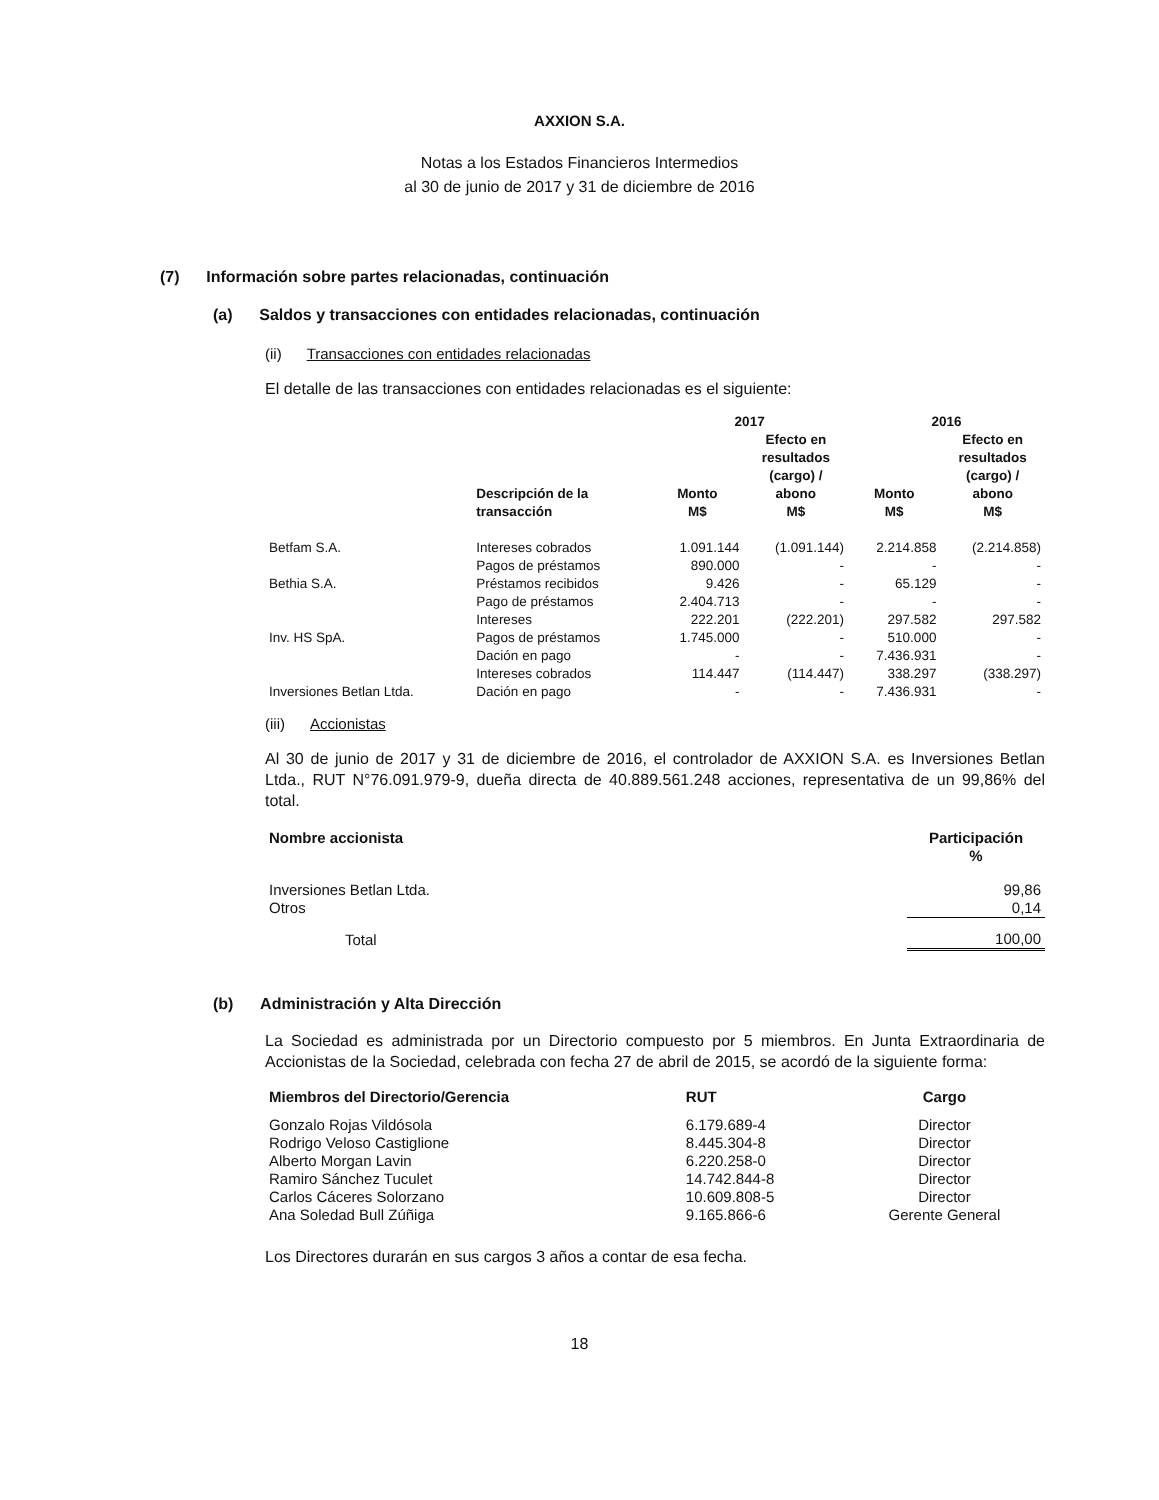AXXION S.A.
Notas a los Estados Financieros Intermedios
al 30 de junio de 2017 y 31 de diciembre de 2016
(7) Información sobre partes relacionadas, continuación
(a) Saldos y transacciones con entidades relacionadas, continuación
(ii) Transacciones con entidades relacionadas
El detalle de las transacciones con entidades relacionadas es el siguiente:
| | | 2017 | | 2016 | |
| --- | --- | --- | --- | --- | --- |
| | Descripción de la transacción | Monto M$ | Efecto en resultados (cargo) / abono M$ | Monto M$ | Efecto en resultados (cargo) / abono M$ |
| Betfam S.A. | Intereses cobrados | 1.091.144 | (1.091.144) | 2.214.858 | (2.214.858) |
| | Pagos de préstamos | 890.000 | - | - | - |
| Bethia S.A. | Préstamos recibidos | 9.426 | - | 65.129 | - |
| | Pago de préstamos | 2.404.713 | - | - | - |
| | Intereses | 222.201 | (222.201) | 297.582 | 297.582 |
| Inv. HS SpA. | Pagos de préstamos | 1.745.000 | - | 510.000 | - |
| | Dación en pago | - | - | 7.436.931 | - |
| | Intereses cobrados | 114.447 | (114.447) | 338.297 | (338.297) |
| Inversiones Betlan Ltda. | Dación en pago | - | - | 7.436.931 | - |
(iii) Accionistas
Al 30 de junio de 2017 y 31 de diciembre de 2016, el controlador de AXXION S.A. es Inversiones Betlan Ltda., RUT N°76.091.979-9, dueña directa de 40.889.561.248 acciones, representativa de un 99,86% del total.
| Nombre accionista | Participación % |
| --- | --- |
| Inversiones Betlan Ltda. | 99,86 |
| Otros | 0,14 |
| Total | 100,00 |
(b) Administración y Alta Dirección
La Sociedad es administrada por un Directorio compuesto por 5 miembros. En Junta Extraordinaria de Accionistas de la Sociedad, celebrada con fecha 27 de abril de 2015, se acordó de la siguiente forma:
| Miembros del Directorio/Gerencia | RUT | Cargo |
| --- | --- | --- |
| Gonzalo Rojas Vildósola | 6.179.689-4 | Director |
| Rodrigo Veloso Castiglione | 8.445.304-8 | Director |
| Alberto Morgan Lavin | 6.220.258-0 | Director |
| Ramiro Sánchez Tuculet | 14.742.844-8 | Director |
| Carlos Cáceres Solorzano | 10.609.808-5 | Director |
| Ana Soledad Bull Zúñiga | 9.165.866-6 | Gerente General |
Los Directores durarán en sus cargos 3 años a contar de esa fecha.
18